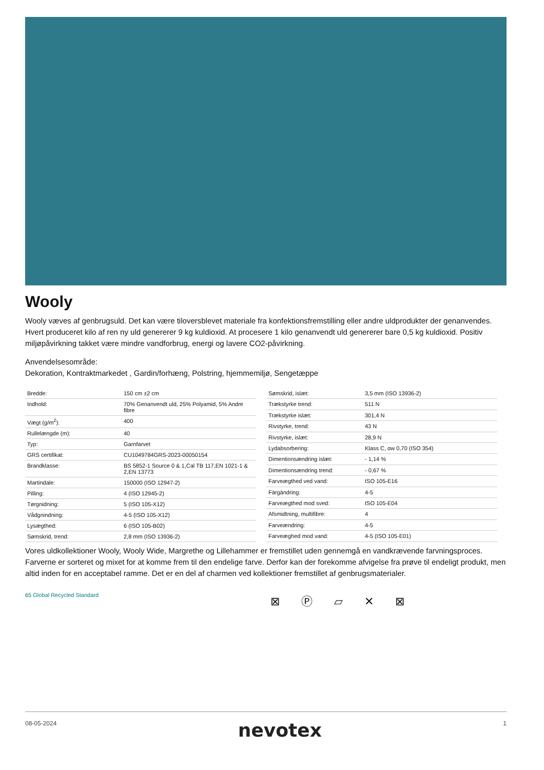Wooly
Wooly væves af genbrugsuld. Det kan være tiloversblevet materiale fra konfektionsfremstilling eller andre uldprodukter der genanvendes. Hvert produceret kilo af ren ny uld genererer 9 kg kuldioxid. At procesere 1 kilo genanvendt uld genererer bare 0,5 kg kuldioxid. Positiv miljøpåvirkning takket være mindre vandforbrug, energi og lavere CO2-påvirkning.
Anvendelsesområde:
Dekoration, Kontraktmarkedet , Gardin/forhæng, Polstring, hjemmemiljø, Sengetæppe
| Bredde: | 150 cm ±2 cm |
| Indhold: | 70% Genanvendt uld, 25% Polyamid, 5% Andre fibre |
| Vægt (g/m<sup>2</sup>): | 400 |
| Rullelængde (m): | 40 |
| Typ: | Garnfarvet |
| GRS certifikat: | CU1049784GRS-2023-00050154 |
| Brandklasse: | BS 5852-1 Source 0 & 1,Cal TB 117,EN 1021-1 & 2,EN 13773 |
| Martindale: | 150000 (ISO 12947-2) |
| Pilling: | 4 (ISO 12945-2) |
| Tørgnidning: | 5 (ISO 105-X12) |
| Vådgnindning: | 4-5 (ISO 105-X12) |
| Lysægthed: | 6 (ISO 105-B02) |
| Sømskrid, trend: | 2,8 mm (ISO 13936-2) |
| Sømskrid, islæt: | 3,5 mm (ISO 13936-2) |
| Trækstyrke trend: | 511 N |
| Trækstyrke islæt: | 301,4 N |
| Rivstyrke, trend: | 43 N |
| Rivstyrke, islæt: | 28,9 N |
| Lydabsorbering: | Klass C, αw 0,70 (ISO 354) |
| Dimentionsændring islæt: | - 1,14 % |
| Dimentionsændring trend: | - 0,67 % |
| Farveægthed ved vand: | ISO 105-E16 |
| Färgändring: | 4-5 |
| Farveægthed mod sved: | ISO 105-E04 |
| Afsmidtning, multifibre: | 4 |
| Farveændring: | 4-5 |
| Farveæghed mod vand: | 4-5 (ISO 105-E01) |
Vores uldkollektioner Wooly, Wooly Wide, Margrethe og Lillehammer er fremstillet uden gennemgå en vandkrævende farvningsproces. Farverne er sorteret og mixet for at komme frem til den endelige farve. Derfor kan der forekomme afvigelse fra prøve til endeligt produkt, men altid inden for en acceptabel ramme. Det er en del af charmen ved kollektioner fremstillet af genbrugsmaterialer.
65 Global Recycled Standard
⊠ Ⓟ ⏥ ✕ ⊠
08-05-2024 nevotex 1